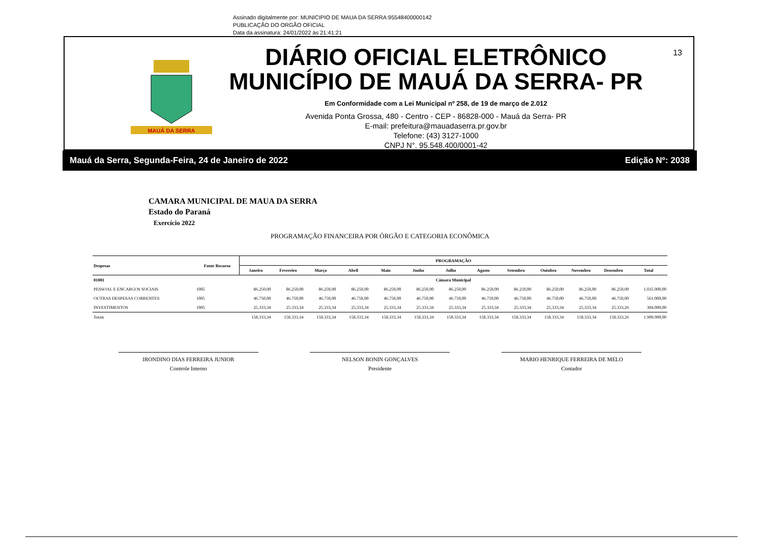Assinado digitalmente por: MUNICIPIO DE MAUA DA SERRA:95548400000142
PUBLICAÇÃO DO ORGÃO OFICIAL
Data da assinatura: 24/01/2022 às 21:41:21
MAUÁ DA SERRA
DIÁRIO OFICIAL ELETRÔNICO
MUNICÍPIO DE MAUÁ DA SERRA- PR
Em Conformidade com a Lei Municipal nº 258, de 19 de março de 2.012
Avenida Ponta Grossa, 480 - Centro - CEP - 86828-000 - Mauá da Serra- PR
E-mail: prefeitura@mauadaserra.pr.gov.br
Telefone: (43) 3127-1000
CNPJ N°. 95.548.400/0001-42
13
Mauá da Serra, Segunda-Feira, 24 de Janeiro de 2022 Edição Nº: 2038
CAMARA MUNICIPAL DE MAUA DA SERRA
Estado do Paraná
Exercício 2022
PROGRAMAÇÃO FINANCEIRA POR ÓRGÃO E CATEGORIA ECONÔMICA
| Despesas | Fonte Recurso | PROGRAMAÇÃO | | | | | | | | | | | | |
| --- | --- | --- | --- | --- | --- | --- | --- | --- | --- | --- | --- | --- | --- | --- |
| | | Janeiro | Fevereiro | Março | Abril | Maio | Junho | Julho | Agosto | Setembro | Outubro | Novembro | Dezembro | Total |
| 01001 | | Câmara Municipal | | | | | | | | | | | | |
| PESSOAL E ENCARGOS SOCIAIS | 1005 | 86.250,00 | 86.250,00 | 86.250,00 | 86.250,00 | 86.250,00 | 86.250,00 | 86.250,00 | 86.250,00 | 86.250,00 | 86.250,00 | 86.250,00 | 86.250,00 | 1.035.000,00 |
| OUTRAS DESPESAS CORRENTES | 1005 | 46.750,00 | 46.750,00 | 46.750,00 | 46.750,00 | 46.750,00 | 46.750,00 | 46.750,00 | 46.750,00 | 46.750,00 | 46.750,00 | 46.750,00 | 46.750,00 | 561.000,00 |
| INVESTIMENTOS | 1005 | 25.333,34 | 25.333,34 | 25.333,34 | 25.333,34 | 25.333,34 | 25.333,34 | 25.333,34 | 25.333,34 | 25.333,34 | 25.333,34 | 25.333,34 | 25.333,26 | 304.000,00 |
| Totais | | 158.333,34 | 158.333,34 | 158.333,34 | 158.333,34 | 158.333,34 | 158.333,34 | 158.333,34 | 158.333,34 | 158.333,34 | 158.333,34 | 158.333,34 | 158.333,26 | 1.900.000,00 |
IRONDINO DIAS FERREIRA JUNIOR
Controle Interno
NELSON BONIN GONÇALVES
Presidente
MARIO HENRIQUE FERREIRA DE MELO
Contador